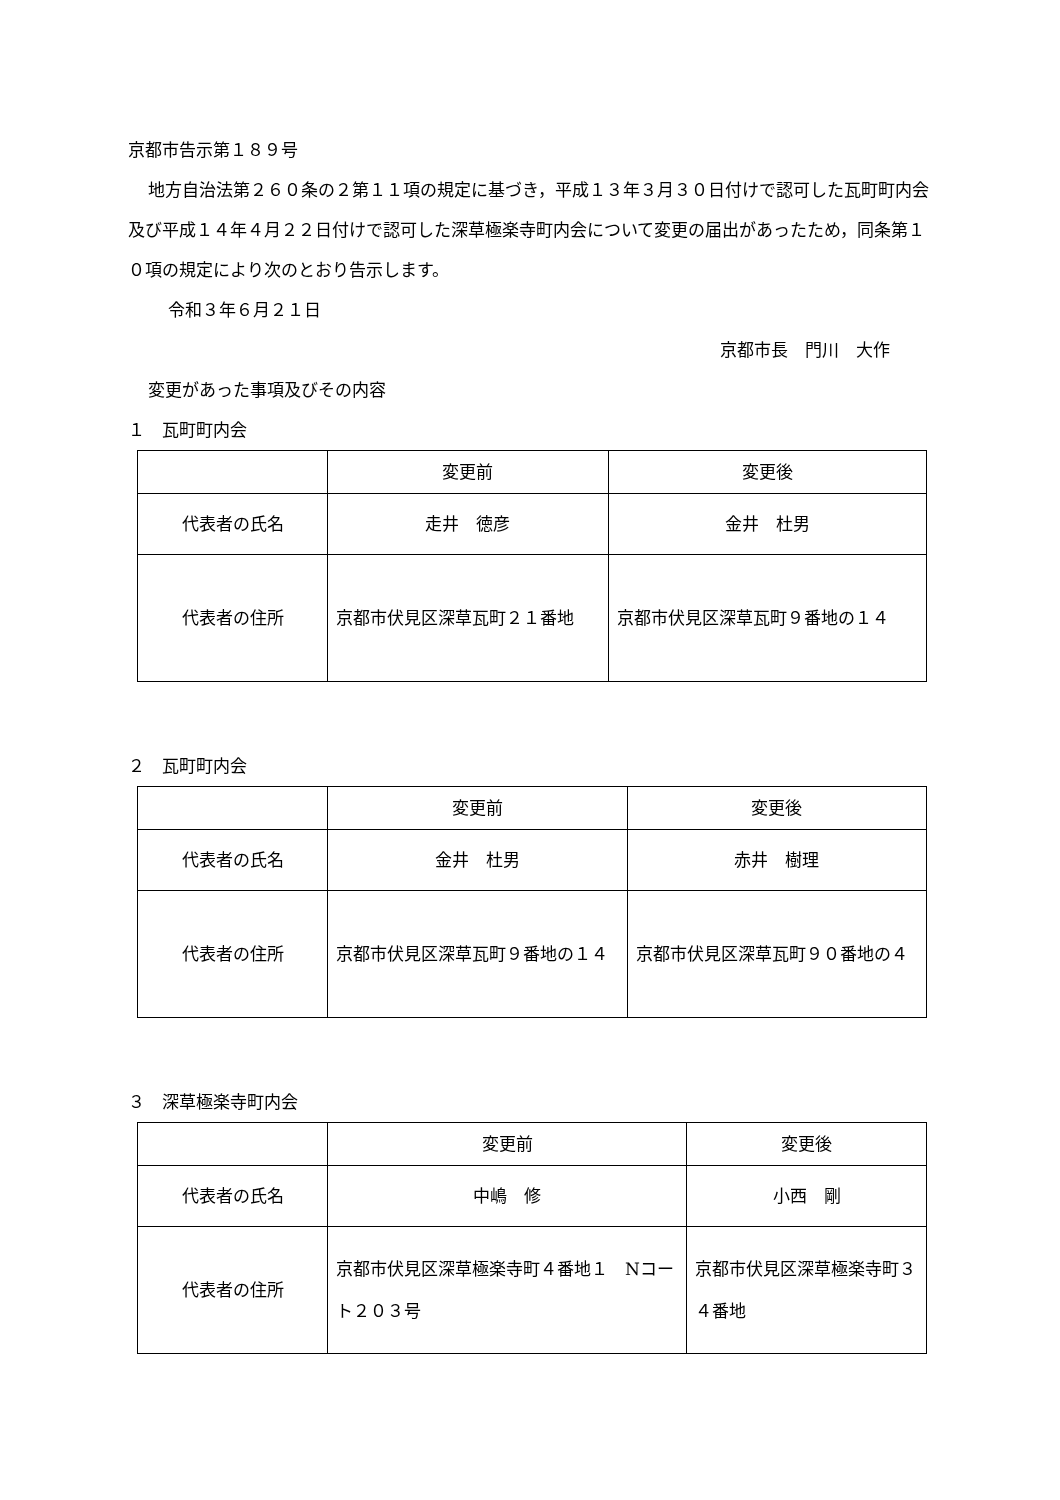京都市告示第１８９号
地方自治法第２６０条の２第１１項の規定に基づき，平成１３年３月３０日付けで認可した瓦町町内会及び平成１４年４月２２日付けで認可した深草極楽寺町内会について変更の届出があったため，同条第１０項の規定により次のとおり告示します。
令和３年６月２１日
京都市長　門川　大作
変更があった事項及びその内容
１　瓦町町内会
| | 変更前 | 変更後 |
| --- | --- | --- |
| 代表者の氏名 | 走井 徳彦 | 金井 杜男 |
| 代表者の住所 | 京都市伏見区深草瓦町２１番地 | 京都市伏見区深草瓦町９番地の１４ |
２　瓦町町内会
| | 変更前 | 変更後 |
| --- | --- | --- |
| 代表者の氏名 | 金井 杜男 | 赤井 樹理 |
| 代表者の住所 | 京都市伏見区深草瓦町９番地の１４ | 京都市伏見区深草瓦町９０番地の４ |
３　深草極楽寺町内会
| | 変更前 | 変更後 |
| --- | --- | --- |
| 代表者の氏名 | 中嶋 修 | 小西 剛 |
| 代表者の住所 | 京都市伏見区深草極楽寺町４番地１ Nコート２０３号 | 京都市伏見区深草極楽寺町３４番地 |